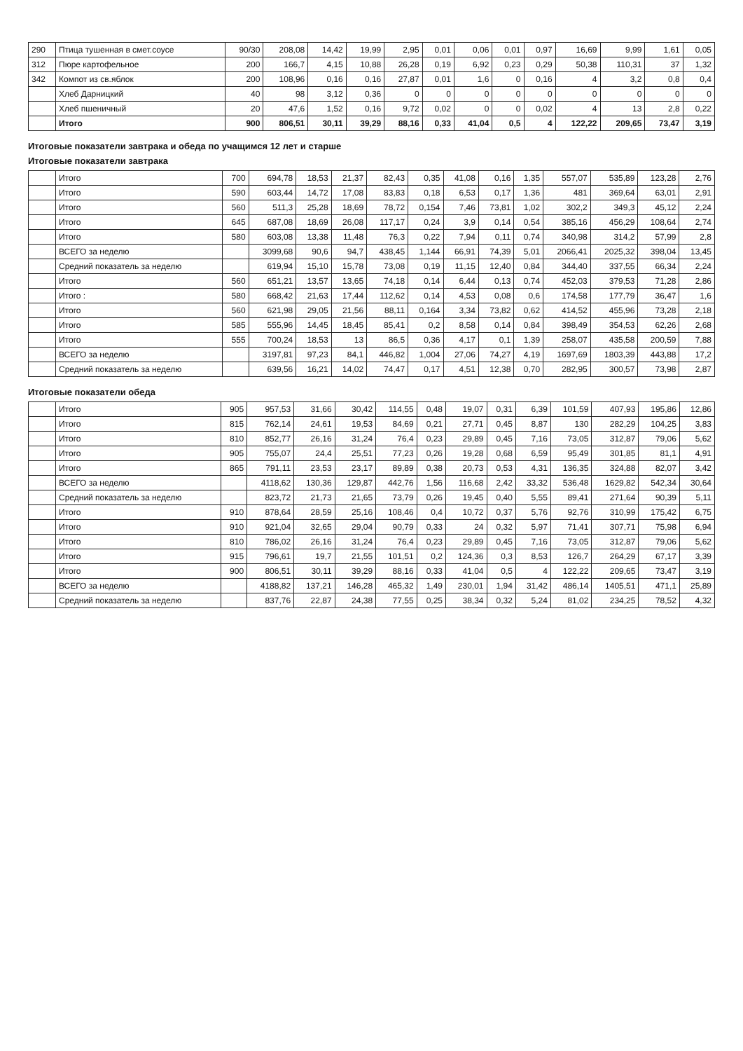| 290 | Птица тушенная в смет.соусе | 90/30 | 208,08 | 14,42 | 19,99 | 2,95 | 0,01 | 0,06 | 0,01 | 0,97 | 16,69 | 9,99 | 1,61 | 0,05 |
| 312 | Пюре картофельное | 200 | 166,7 | 4,15 | 10,88 | 26,28 | 0,19 | 6,92 | 0,23 | 0,29 | 50,38 | 110,31 | 37 | 1,32 |
| 342 | Компот из св.яблок | 200 | 108,96 | 0,16 | 0,16 | 27,87 | 0,01 | 1,6 | 0 | 0,16 | 4 | 3,2 | 0,8 | 0,4 |
| | Хлеб Дарницкий | 40 | 98 | 3,12 | 0,36 | 0 | 0 | 0 | 0 | 0 | 0 | 0 | 0 | 0 |
| | Хлеб пшеничный | 20 | 47,6 | 1,52 | 0,16 | 9,72 | 0,02 | 0 | 0 | 0,02 | 4 | 13 | 2,8 | 0,22 |
| | Итого | 900 | 806,51 | 30,11 | 39,29 | 88,16 | 0,33 | 41,04 | 0,5 | 4 | 122,22 | 209,65 | 73,47 | 3,19 |
Итоговые показатели завтрака и обеда по учащимся 12 лет и старше
Итоговые показатели завтрака
| | Итого | 700 | 694,78 | 18,53 | 21,37 | 82,43 | 0,35 | 41,08 | 0,16 | 1,35 | 557,07 | 535,89 | 123,28 | 2,76 |
| | Итого | 590 | 603,44 | 14,72 | 17,08 | 83,83 | 0,18 | 6,53 | 0,17 | 1,36 | 481 | 369,64 | 63,01 | 2,91 |
| | Итого | 560 | 511,3 | 25,28 | 18,69 | 78,72 | 0,154 | 7,46 | 73,81 | 1,02 | 302,2 | 349,3 | 45,12 | 2,24 |
| | Итого | 645 | 687,08 | 18,69 | 26,08 | 117,17 | 0,24 | 3,9 | 0,14 | 0,54 | 385,16 | 456,29 | 108,64 | 2,74 |
| | Итого | 580 | 603,08 | 13,38 | 11,48 | 76,3 | 0,22 | 7,94 | 0,11 | 0,74 | 340,98 | 314,2 | 57,99 | 2,8 |
| | ВСЕГО за неделю | | 3099,68 | 90,6 | 94,7 | 438,45 | 1,144 | 66,91 | 74,39 | 5,01 | 2066,41 | 2025,32 | 398,04 | 13,45 |
| | Средний показатель за неделю | | 619,94 | 15,10 | 15,78 | 73,08 | 0,19 | 11,15 | 12,40 | 0,84 | 344,40 | 337,55 | 66,34 | 2,24 |
| | Итого | 560 | 651,21 | 13,57 | 13,65 | 74,18 | 0,14 | 6,44 | 0,13 | 0,74 | 452,03 | 379,53 | 71,28 | 2,86 |
| | Итого : | 580 | 668,42 | 21,63 | 17,44 | 112,62 | 0,14 | 4,53 | 0,08 | 0,6 | 174,58 | 177,79 | 36,47 | 1,6 |
| | Итого | 560 | 621,98 | 29,05 | 21,56 | 88,11 | 0,164 | 3,34 | 73,82 | 0,62 | 414,52 | 455,96 | 73,28 | 2,18 |
| | Итого | 585 | 555,96 | 14,45 | 18,45 | 85,41 | 0,2 | 8,58 | 0,14 | 0,84 | 398,49 | 354,53 | 62,26 | 2,68 |
| | Итого | 555 | 700,24 | 18,53 | 13 | 86,5 | 0,36 | 4,17 | 0,1 | 1,39 | 258,07 | 435,58 | 200,59 | 7,88 |
| | ВСЕГО за неделю | | 3197,81 | 97,23 | 84,1 | 446,82 | 1,004 | 27,06 | 74,27 | 4,19 | 1697,69 | 1803,39 | 443,88 | 17,2 |
| | Средний показатель за неделю | | 639,56 | 16,21 | 14,02 | 74,47 | 0,17 | 4,51 | 12,38 | 0,70 | 282,95 | 300,57 | 73,98 | 2,87 |
Итоговые показатели обеда
| | Итого | 905 | 957,53 | 31,66 | 30,42 | 114,55 | 0,48 | 19,07 | 0,31 | 6,39 | 101,59 | 407,93 | 195,86 | 12,86 |
| | Итого | 815 | 762,14 | 24,61 | 19,53 | 84,69 | 0,21 | 27,71 | 0,45 | 8,87 | 130 | 282,29 | 104,25 | 3,83 |
| | Итого | 810 | 852,77 | 26,16 | 31,24 | 76,4 | 0,23 | 29,89 | 0,45 | 7,16 | 73,05 | 312,87 | 79,06 | 5,62 |
| | Итого | 905 | 755,07 | 24,4 | 25,51 | 77,23 | 0,26 | 19,28 | 0,68 | 6,59 | 95,49 | 301,85 | 81,1 | 4,91 |
| | Итого | 865 | 791,11 | 23,53 | 23,17 | 89,89 | 0,38 | 20,73 | 0,53 | 4,31 | 136,35 | 324,88 | 82,07 | 3,42 |
| | ВСЕГО за неделю | | 4118,62 | 130,36 | 129,87 | 442,76 | 1,56 | 116,68 | 2,42 | 33,32 | 536,48 | 1629,82 | 542,34 | 30,64 |
| | Средний показатель за неделю | | 823,72 | 21,73 | 21,65 | 73,79 | 0,26 | 19,45 | 0,40 | 5,55 | 89,41 | 271,64 | 90,39 | 5,11 |
| | Итого | 910 | 878,64 | 28,59 | 25,16 | 108,46 | 0,4 | 10,72 | 0,37 | 5,76 | 92,76 | 310,99 | 175,42 | 6,75 |
| | Итого | 910 | 921,04 | 32,65 | 29,04 | 90,79 | 0,33 | 24 | 0,32 | 5,97 | 71,41 | 307,71 | 75,98 | 6,94 |
| | Итого | 810 | 786,02 | 26,16 | 31,24 | 76,4 | 0,23 | 29,89 | 0,45 | 7,16 | 73,05 | 312,87 | 79,06 | 5,62 |
| | Итого | 915 | 796,61 | 19,7 | 21,55 | 101,51 | 0,2 | 124,36 | 0,3 | 8,53 | 126,7 | 264,29 | 67,17 | 3,39 |
| | Итого | 900 | 806,51 | 30,11 | 39,29 | 88,16 | 0,33 | 41,04 | 0,5 | 4 | 122,22 | 209,65 | 73,47 | 3,19 |
| | ВСЕГО за неделю | | 4188,82 | 137,21 | 146,28 | 465,32 | 1,49 | 230,01 | 1,94 | 31,42 | 486,14 | 1405,51 | 471,1 | 25,89 |
| | Средний показатель за неделю | | 837,76 | 22,87 | 24,38 | 77,55 | 0,25 | 38,34 | 0,32 | 5,24 | 81,02 | 234,25 | 78,52 | 4,32 |